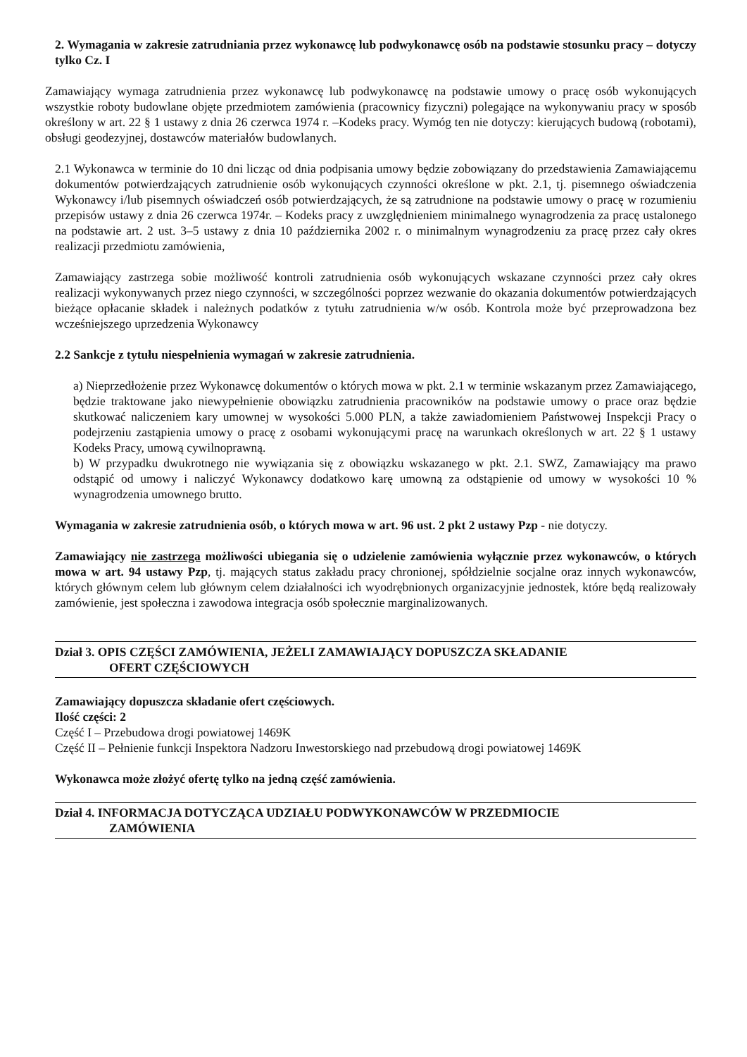2. Wymagania w zakresie zatrudniania przez wykonawcę lub podwykonawcę osób na podstawie stosunku pracy – dotyczy tylko Cz. I
Zamawiający wymaga zatrudnienia przez wykonawcę lub podwykonawcę na podstawie umowy o pracę osób wykonujących wszystkie roboty budowlane objęte przedmiotem zamówienia (pracownicy fizyczni) polegające na wykonywaniu pracy w sposób określony w art. 22 § 1 ustawy z dnia 26 czerwca 1974 r. –Kodeks pracy. Wymóg ten nie dotyczy: kierujących budową (robotami), obsługi geodezyjnej, dostawców materiałów budowlanych.
2.1 Wykonawca w terminie do 10 dni licząc od dnia podpisania umowy będzie zobowiązany do przedstawienia Zamawiającemu dokumentów potwierdzających zatrudnienie osób wykonujących czynności określone w pkt. 2.1, tj. pisemnego oświadczenia Wykonawcy i/lub pisemnych oświadczeń osób potwierdzających, że są zatrudnione na podstawie umowy o pracę w rozumieniu przepisów ustawy z dnia 26 czerwca 1974r. – Kodeks pracy z uwzględnieniem minimalnego wynagrodzenia za pracę ustalonego na podstawie art. 2 ust. 3–5 ustawy z dnia 10 października 2002 r. o minimalnym wynagrodzeniu za pracę przez cały okres realizacji przedmiotu zamówienia,
Zamawiający zastrzega sobie możliwość kontroli zatrudnienia osób wykonujących wskazane czynności przez cały okres realizacji wykonywanych przez niego czynności, w szczególności poprzez wezwanie do okazania dokumentów potwierdzających bieżące opłacanie składek i należnych podatków z tytułu zatrudnienia w/w osób. Kontrola może być przeprowadzona bez wcześniejszego uprzedzenia Wykonawcy
2.2 Sankcje z tytułu niespełnienia wymagań w zakresie zatrudnienia.
a) Nieprzedłożenie przez Wykonawcę dokumentów o których mowa w pkt. 2.1 w terminie wskazanym przez Zamawiającego, będzie traktowane jako niewypełnienie obowiązku zatrudnienia pracowników na podstawie umowy o prace oraz będzie skutkować naliczeniem kary umownej w wysokości 5.000 PLN, a także zawiadomieniem Państwowej Inspekcji Pracy o podejrzeniu zastąpienia umowy o pracę z osobami wykonującymi pracę na warunkach określonych w art. 22 § 1 ustawy Kodeks Pracy, umową cywilnoprawną.
b) W przypadku dwukrotnego nie wywiązania się z obowiązku wskazanego w pkt. 2.1. SWZ, Zamawiający ma prawo odstąpić od umowy i naliczyć Wykonawcy dodatkowo karę umowną za odstąpienie od umowy w wysokości 10 % wynagrodzenia umownego brutto.
Wymagania w zakresie zatrudnienia osób, o których mowa w art. 96 ust. 2 pkt 2 ustawy Pzp - nie dotyczy.
Zamawiający nie zastrzega możliwości ubiegania się o udzielenie zamówienia wyłącznie przez wykonawców, o których mowa w art. 94 ustawy Pzp, tj. mających status zakładu pracy chronionej, spółdzielnie socjalne oraz innych wykonawców, których głównym celem lub głównym celem działalności ich wyodrębnionych organizacyjnie jednostek, które będą realizowały zamówienie, jest społeczna i zawodowa integracja osób społecznie marginalizowanych.
Dział 3. OPIS CZĘŚCI ZAMÓWIENIA, JEŻELI ZAMAWIAJĄCY DOPUSZCZA SKŁADANIE
OFERT CZĘŚCIOWYCH
Zamawiający dopuszcza składanie ofert częściowych.
Ilość części: 2
Część I – Przebudowa drogi powiatowej 1469K
Część II – Pełnienie funkcji Inspektora Nadzoru Inwestorskiego nad przebudową drogi powiatowej 1469K
Wykonawca może złożyć ofertę tylko na jedną część zamówienia.
Dział 4. INFORMACJA DOTYCZĄCA UDZIAŁU PODWYKONAWCÓW W PRZEDMIOCIE
ZAMÓWIENIA